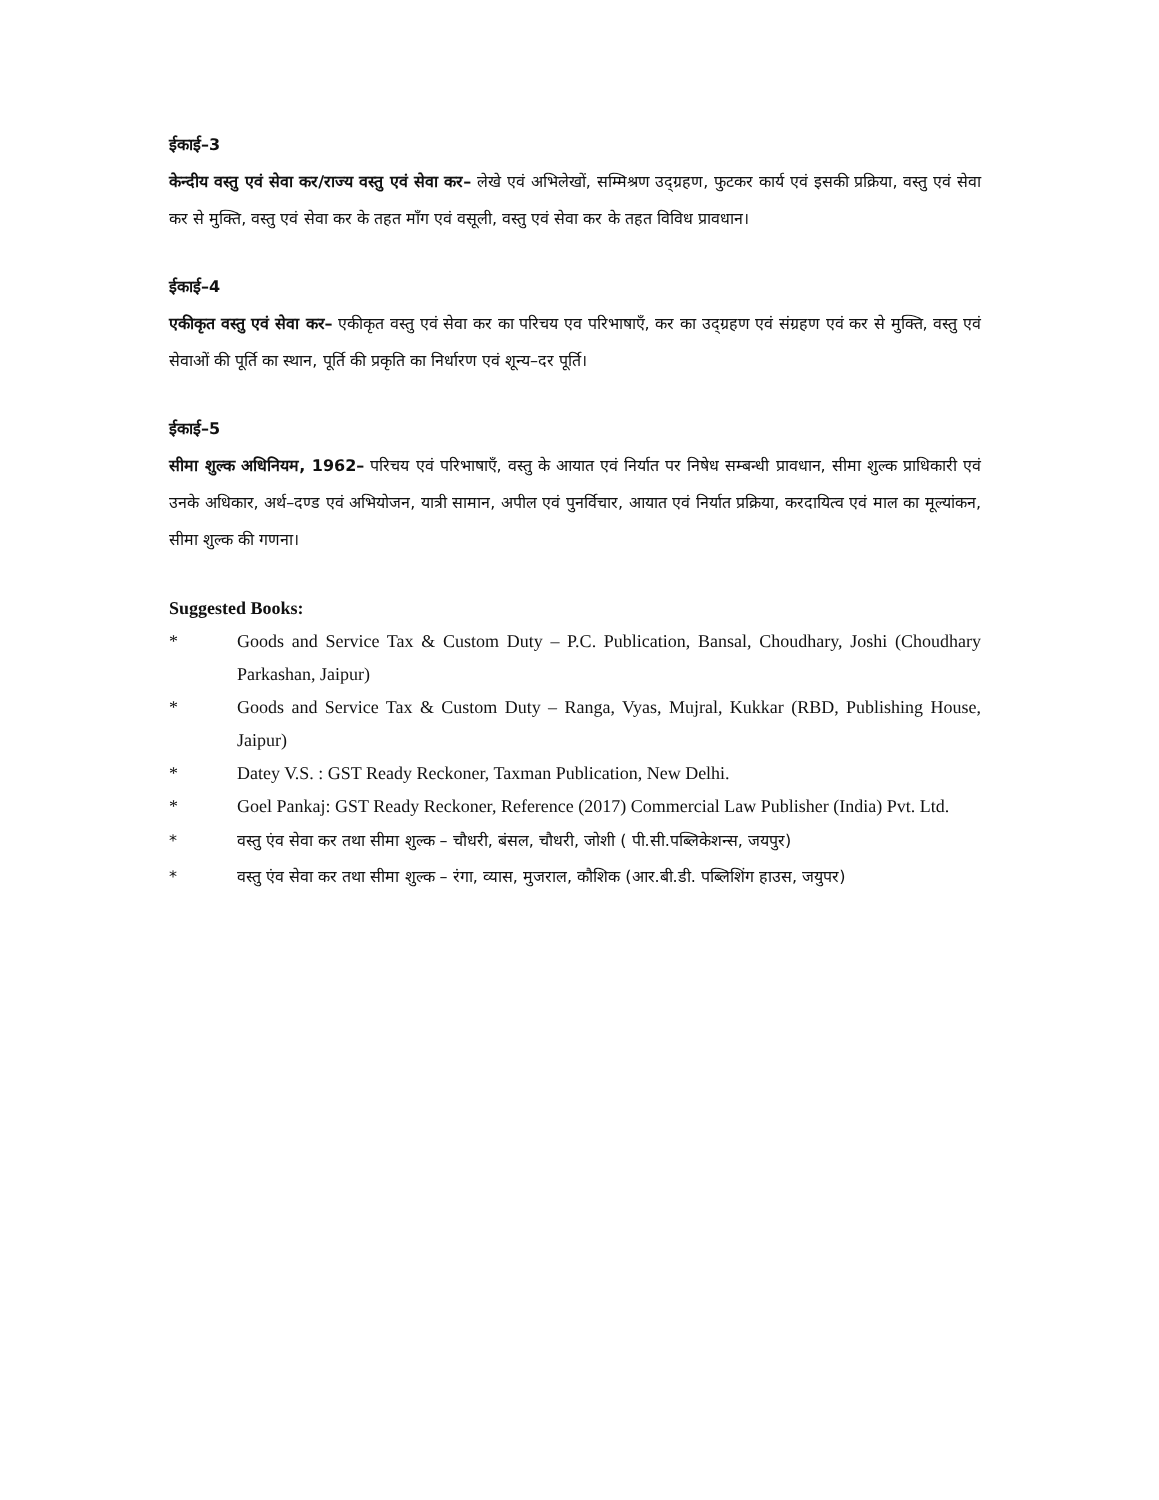ईकाई–3
केन्दीय वस्तु एवं सेवा कर/राज्य वस्तु एवं सेवा कर– लेखे एवं अभिलेखों, सम्मिश्रण उद्ग्रहण, फुटकर कार्य एवं इसकी प्रक्रिया, वस्तु एवं सेवा कर से मुक्ति, वस्तु एवं सेवा कर के तहत माँग एवं वसूली, वस्तु एवं सेवा कर के तहत विविध प्रावधान।
ईकाई–4
एकीकृत वस्तु एवं सेवा कर– एकीकृत वस्तु एवं सेवा कर का परिचय एव परिभाषाएँ, कर का उद्ग्रहण एवं संग्रहण एवं कर से मुक्ति, वस्तु एवं सेवाओं की पूर्ति का स्थान, पूर्ति की प्रकृति का निर्धारण एवं शून्य–दर पूर्ति।
ईकाई–5
सीमा शुल्क अधिनियम, 1962– परिचय एवं परिभाषाएँ, वस्तु के आयात एवं निर्यात पर निषेध सम्बन्धी प्रावधान, सीमा शुल्क प्राधिकारी एवं उनके अधिकार, अर्थ–दण्ड एवं अभियोजन, यात्री सामान, अपील एवं पुनर्विचार, आयात एवं निर्यात प्रक्रिया, करदायित्व एवं माल का मूल्यांकन, सीमा शुल्क की गणना।
Suggested Books:
* Goods and Service Tax & Custom Duty – P.C. Publication, Bansal, Choudhary, Joshi (Choudhary Parkashan, Jaipur)
* Goods and Service Tax & Custom Duty – Ranga, Vyas, Mujral, Kukkar (RBD, Publishing House, Jaipur)
* Datey V.S. : GST Ready Reckoner, Taxman Publication, New Delhi.
* Goel Pankaj: GST Ready Reckoner, Reference (2017) Commercial Law Publisher (India) Pvt. Ltd.
* वस्तु एंव सेवा कर तथा सीमा शुल्क – चौधरी, बंसल, चौधरी, जोशी ( पी.सी.पब्लिकेशन्स, जयपुर)
* वस्तु एंव सेवा कर तथा सीमा शुल्क – रंगा, व्यास, मुजराल, कौशिक (आर.बी.डी. पब्लिशिंग हाउस, जयुपर)